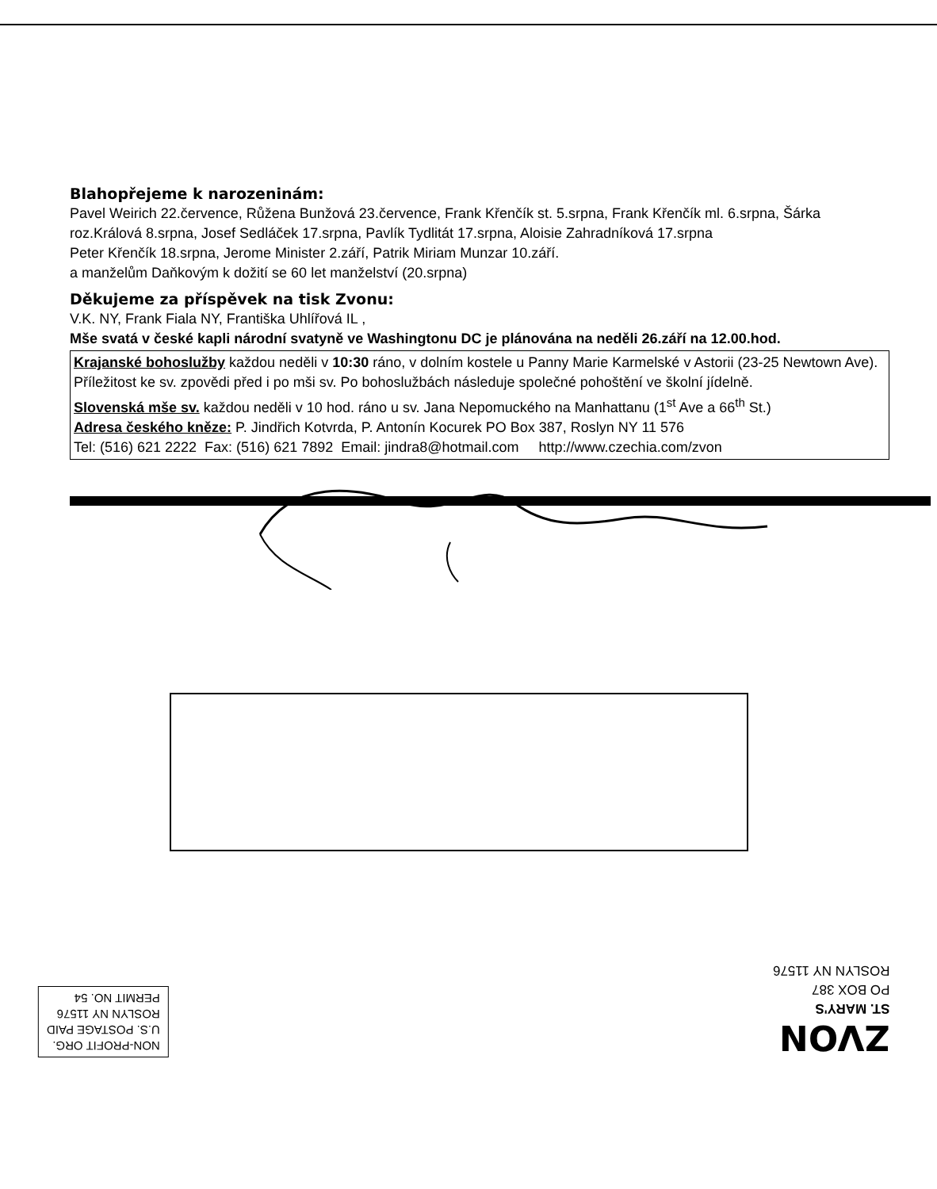Blahopřejeme k narozeninám:
Pavel Weirich 22.července, Růžena Bunžová 23.července, Frank Křenčík st. 5.srpna, Frank Křenčík ml. 6.srpna, Šárka roz.Králová 8.srpna, Josef Sedláček 17.srpna, Pavlík Tydlitát 17.srpna, Aloisie Zahradníková 17.srpna
Peter Křenčík 18.srpna, Jerome Minister 2.září, Patrik Miriam Munzar 10.září.
a manželům Daňkovým k dožití se 60 let manželství (20.srpna)
Děkujeme za příspěvek na tisk Zvonu:
V.K. NY, Frank Fiala NY, Františka Uhlířová IL ,
Mše svatá v české kapli národní svatyně ve Washingtonu DC je plánována na neděli 26.září na 12.00.hod.
Krajanské bohoslužby každou neděli v 10:30 ráno, v dolním kostele u Panny Marie Karmelské v Astorii (23-25 Newtown Ave). Příležitost ke sv. zpovědi před i po mši sv. Po bohoslužbách následuje společné pohoštění ve školní jídelně.
Slovenská mše sv. každou neděli v 10 hod. ráno u sv. Jana Nepomuckého na Manhattanu (1<sup>st</sup> Ave a 66<sup>th</sup> St.)
Adresa českého kněze: P. Jindřich Kotvrda, P. Antonín Kocurek PO Box 387, Roslyn NY 11 576
Tel: (516) 621 2222 Fax: (516) 621 7892 Email: jindra8@hotmail.com http://www.czechia.com/zvon
NON-PROFIT ORG.
U.S. POSTAGE PAID
ROSLYN NY 11576
PERMIT NO. 54
ZVON
ST. MARY'S
PO BOX 387
ROSLYN NY 11576